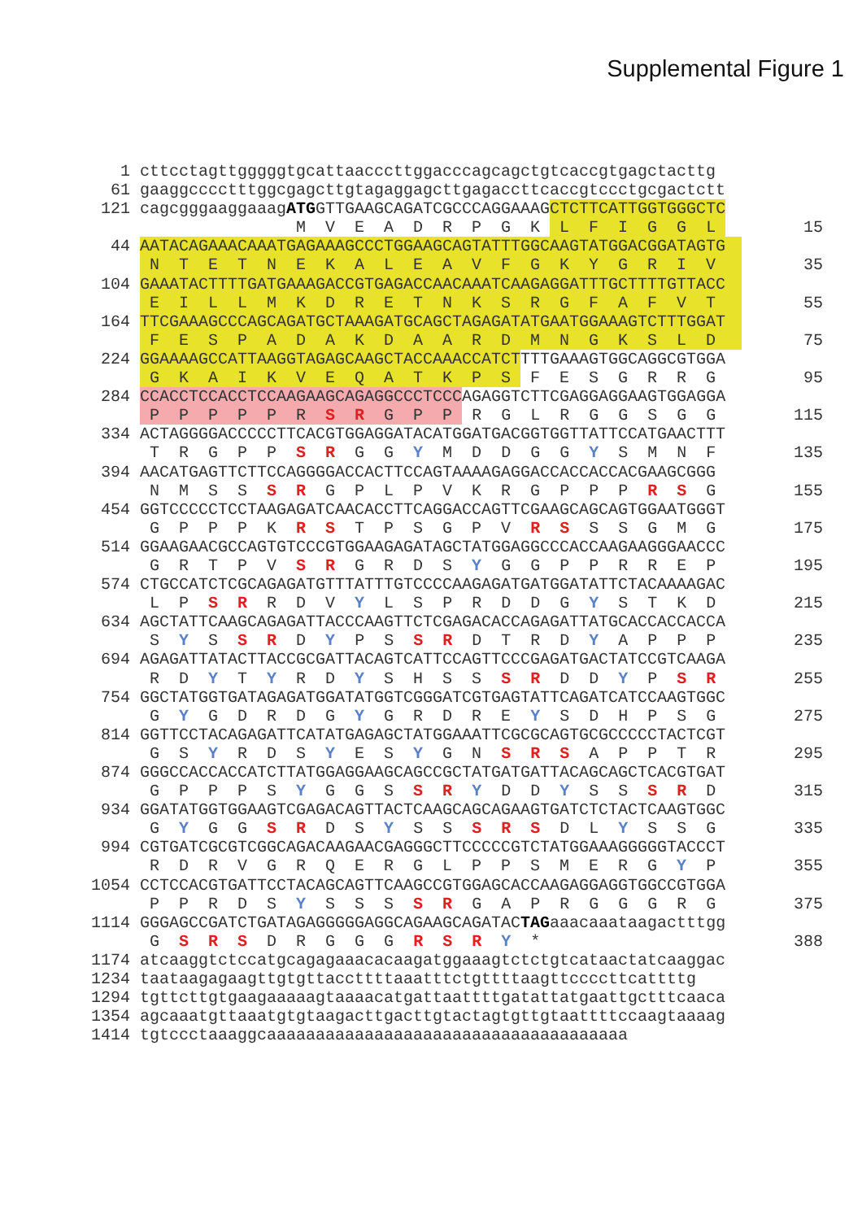Supplemental Figure 1
1 cttcctagttgggggtgcattaacccttggacccagcagctgtcaccgtgagctacttg
61 gaaggcccctttggcgagcttgtagaggagcttgagaccttcaccgtccctgcgactctt
121 cagcgggaaggaaagATGGTTGAAGCAGATCGCCCAGGAAAGCTCTTCATTGGTGGGCTC
M V E A D R P G K L F I G G L 15
44 AATACAGAAACAAATGAGAAAGCCCTGGAAGCAGTATTTGGCAAGTATGGACGGATAGTG
N T E T N E K A L E A V F G K Y G R I V 35
104 GAAATACTTTTGATGAAAGACCGTGAGACCAACAAATCAAGAGGATTTGCTTTTGTTACC
E I L L M K D R E T N K S R G F A F V T 55
164 TTCGAAAGCCCAGCAGATGCTAAAGATGCAGCTAGAGATATGAATGGAAAGTCTTTGGAT
F E S P A D A K D A A R D M N G K S L D 75
224 GGAAAAGCCATTAAGGTAGAGCAAGCTACCAAACCATCTTTTGAAAGTGGCAGGCGTGGA
G K A I K V E Q A T K P S F E S G R R G 95
284 CCACCTCCACCTCCAAGAAGCAGAGGCCCTCCCAGAGGTCTTCGAGGAGGAAGTGGAGGA
P P P P P R S R G P P R G L R G G S G G 115
334 ACTAGGGGACCCCCTTCACGTGGAGGATACATGGATGACGGTGGTTATTCCATGAACTTT
T R G P P S R G G Y M D D G G Y S M N F 135
394 AACATGAGTTCTTCCAGGGGACCACTTCCAGTAAAAGAGGACCACCACCACGAAGCGGG
N M S S S R G P L P V K R G P P P R S G 155
454 GGTCCCCCTCCTAAGAGATCAACACCTTCAGGACCAGTTCGAAGCAGCAGTGGAATGGGT
G P P P K R S T P S G P V R S S S G M G 175
514 GGAAGAACGCCAGTGTCCCGTGGAAGAGATAGCTATGGAGGCCCACCAAGAAGGGAACCC
G R T P V S R G R D S Y G G P P R R E P 195
574 CTGCCATCTCGCAGAGATGTTTATTTGTCCCCAAGAGATGATGGATATTCTACAAAAGAC
L P S R R D V Y L S P R D D G Y S T K D 215
634 AGCTATTCAAGCAGAGATTACCCAAGTTCTCGAGACACCAGAGATTATGCACCACCACCA
S Y S S R D Y P S S R D T R D Y A P P P 235
694 AGAGATTATACTTACCGCGATTACAGTCATTCCAGTTCCCGAGATGACTATCCGTCAAGA
R D Y T Y R D Y S H S S S R D D Y P S R 255
754 GGCTATGGTGATAGAGATGGATATGGTCGGGATCGTGAGTATTCAGATCATCCAAGTGGC
G Y G D R D G Y G R D R E Y S D H P S G 275
814 GGTTCCTACAGAGATTCATATGAGAGCTATGGAAATTCGCGCAGTGCGCCCCCTACTCGT
G S Y R D S Y E S Y G N S R S A P P T R 295
874 GGGCCACCACCATCTTATGGAGGAAGCAGCCGCTATGATGATTACAGCAGCTCACGTGAT
G P P P S Y G G S S R Y D D Y S S S R D 315
934 GGATATGGTGGAAGTCGAGACAGTTACTCAAGCAGCAGAAGTGATCTCTACTCAAGTGGC
G Y G G S R D S Y S S S R S D L Y S S G 335
994 CGTGATCGCGTCGGCAGACAAGAACGAGGGCTTCCCCCGTCTATGGAAAGGGGGTACCCT
R D R V G R Q E R G L P P S M E R G Y P 355
1054 CCTCCACGTGATTCCTACAGCAGTTCAAGCCGTGGAGCACCAAGAGGAGGTGGCCGTGGA
P P R D S Y S S S S R G A P R G G G R G 375
1114 GGGAGCCGATCTGATAGAGGGGGAGGCAGAAGCAGATACTAGaaacaaataagactttgg
G S R S D R G G G R S R Y * 388
1174 atcaaggtctccatgcagagaaacacaagatggaaagtctctgtcataactatcaaggac
1234 taataagagaagttgtgttaccttttaaatttctgttttaagttccccttcattttg
1294 tgttcttgtgaagaaaaagtaaaacatgattaattttgatattatgaattgctttcaaca
1354 agcaaatgttaaatgtgtaagacttgacttgtactagtgttgtaattttccaagtaaaag
1414 tgtccctaaaggcaaaaaaaaaaaaaaaaaaaaaaaaaaaaaaaaaaaaa